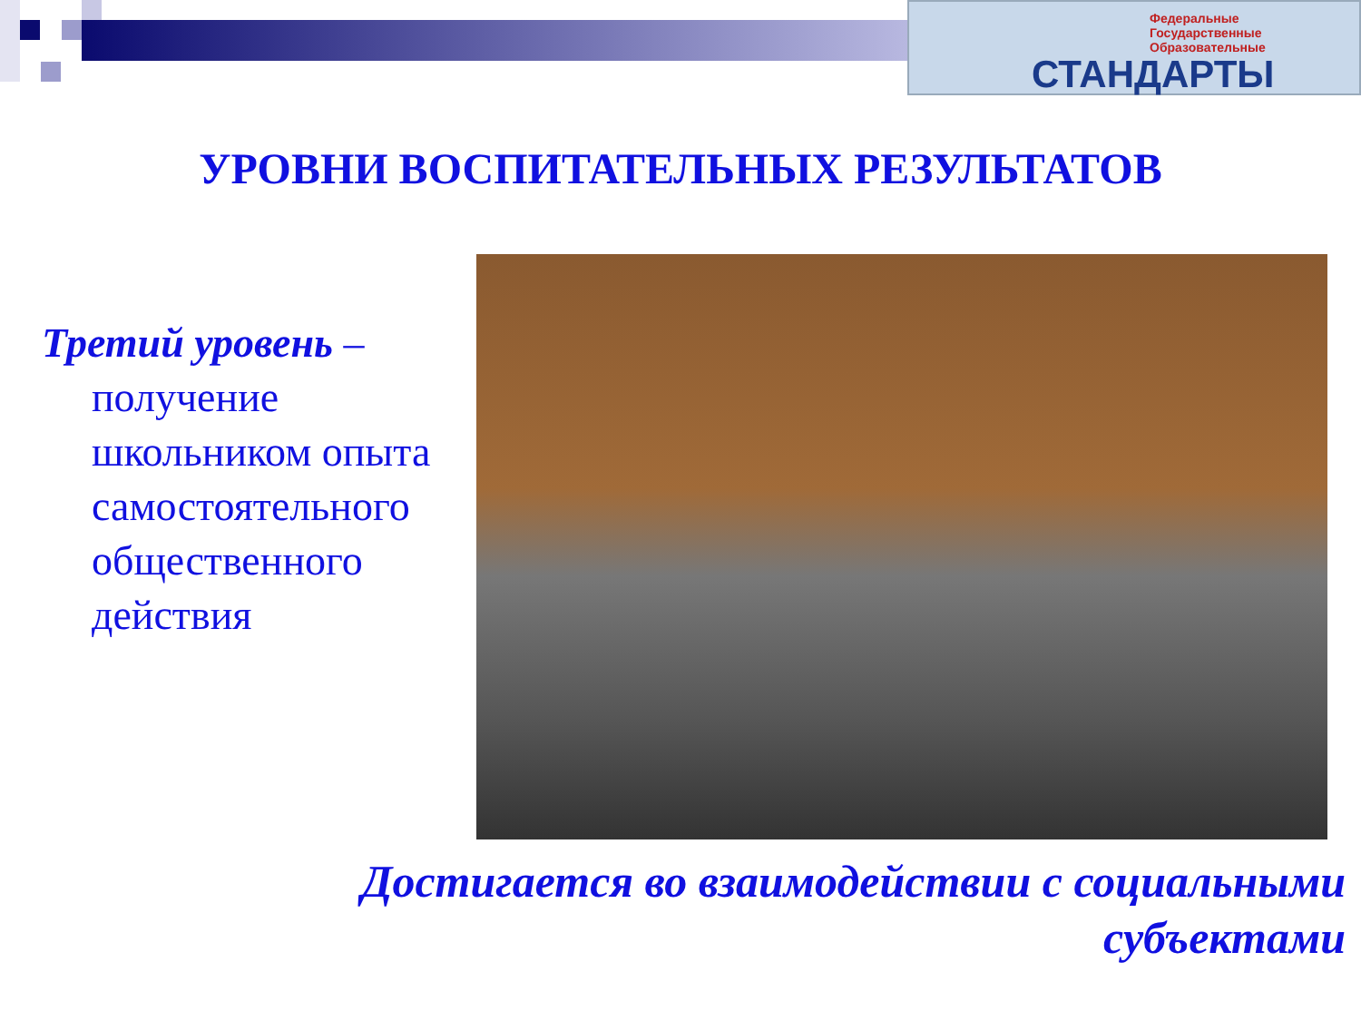Федеральные
Государственные
Образовательные
СТАНДАРТЫ
УРОВНИ ВОСПИТАТЕЛЬНЫХ РЕЗУЛЬТАТОВ
Третий уровень –
получение школьником опыта самостоятельного общественного действия
Достигается во взаимодействии с социальными
субъектами